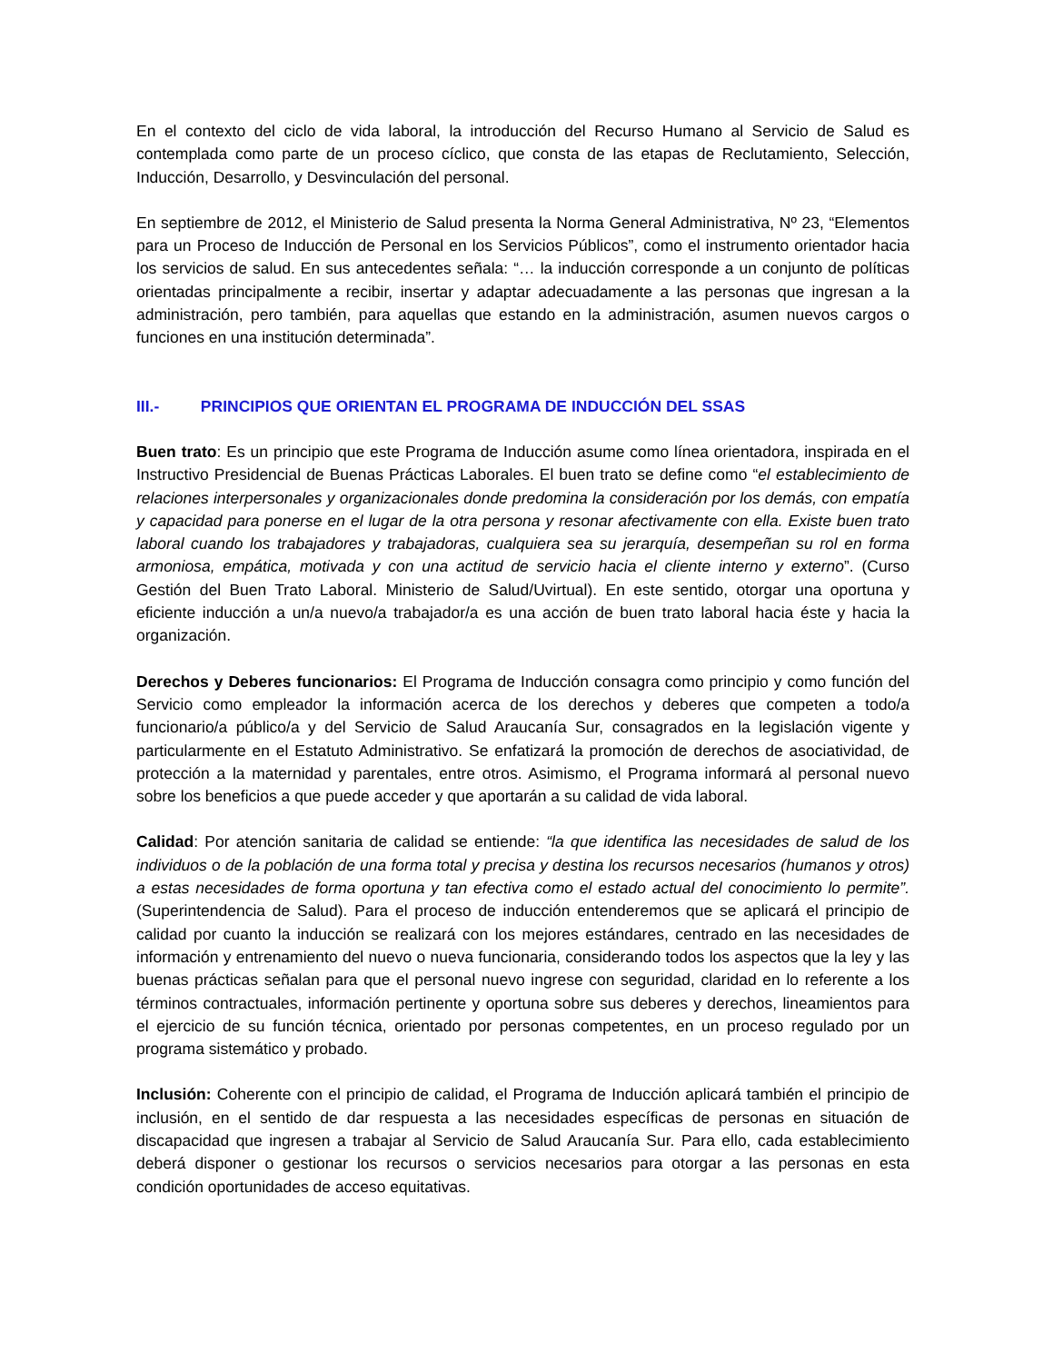En el contexto del ciclo de vida laboral, la introducción del Recurso Humano al Servicio de Salud es contemplada como parte de un proceso cíclico, que consta de las etapas de Reclutamiento, Selección, Inducción, Desarrollo, y Desvinculación del personal.
En septiembre de 2012, el Ministerio de Salud presenta la Norma General Administrativa, Nº 23, “Elementos para un Proceso de Inducción de Personal en los Servicios Públicos”, como el instrumento orientador hacia los servicios de salud. En sus antecedentes señala: “… la inducción corresponde a un conjunto de políticas orientadas principalmente a recibir, insertar y adaptar adecuadamente a las personas que ingresan a la administración, pero también, para aquellas que estando en la administración, asumen nuevos cargos o funciones en una institución determinada”.
III.- PRINCIPIOS QUE ORIENTAN EL PROGRAMA DE INDUCCIÓN DEL SSAS
Buen trato: Es un principio que este Programa de Inducción asume como línea orientadora, inspirada en el Instructivo Presidencial de Buenas Prácticas Laborales. El buen trato se define como “el establecimiento de relaciones interpersonales y organizacionales donde predomina la consideración por los demás, con empatía y capacidad para ponerse en el lugar de la otra persona y resonar afectivamente con ella. Existe buen trato laboral cuando los trabajadores y trabajadoras, cualquiera sea su jerarquía, desempeñan su rol en forma armoniosa, empática, motivada y con una actitud de servicio hacia el cliente interno y externo”. (Curso Gestión del Buen Trato Laboral. Ministerio de Salud/Uvirtual). En este sentido, otorgar una oportuna y eficiente inducción a un/a nuevo/a trabajador/a es una acción de buen trato laboral hacia éste y hacia la organización.
Derechos y Deberes funcionarios: El Programa de Inducción consagra como principio y como función del Servicio como empleador la información acerca de los derechos y deberes que competen a todo/a funcionario/a público/a y del Servicio de Salud Araucanía Sur, consagrados en la legislación vigente y particularmente en el Estatuto Administrativo. Se enfatizará la promoción de derechos de asociatividad, de protección a la maternidad y parentales, entre otros. Asimismo, el Programa informará al personal nuevo sobre los beneficios a que puede acceder y que aportarán a su calidad de vida laboral.
Calidad: Por atención sanitaria de calidad se entiende: “la que identifica las necesidades de salud de los individuos o de la población de una forma total y precisa y destina los recursos necesarios (humanos y otros) a estas necesidades de forma oportuna y tan efectiva como el estado actual del conocimiento lo permite”. (Superintendencia de Salud). Para el proceso de inducción entenderemos que se aplicará el principio de calidad por cuanto la inducción se realizará con los mejores estándares, centrado en las necesidades de información y entrenamiento del nuevo o nueva funcionaria, considerando todos los aspectos que la ley y las buenas prácticas señalan para que el personal nuevo ingrese con seguridad, claridad en lo referente a los términos contractuales, información pertinente y oportuna sobre sus deberes y derechos, lineamientos para el ejercicio de su función técnica, orientado por personas competentes, en un proceso regulado por un programa sistemático y probado.
Inclusión: Coherente con el principio de calidad, el Programa de Inducción aplicará también el principio de inclusión, en el sentido de dar respuesta a las necesidades específicas de personas en situación de discapacidad que ingresen a trabajar al Servicio de Salud Araucanía Sur. Para ello, cada establecimiento deberá disponer o gestionar los recursos o servicios necesarios para otorgar a las personas en esta condición oportunidades de acceso equitativas.